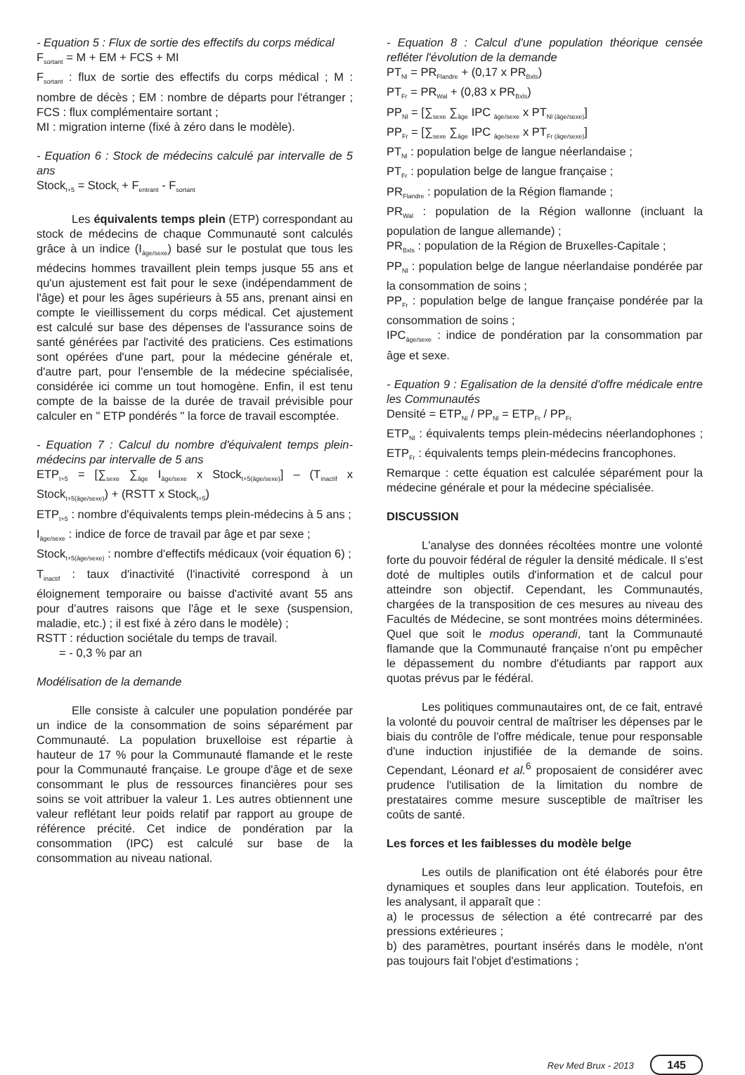- Equation 5 : Flux de sortie des effectifs du corps médical
F<sub>sortant</sub> = M + EM + FCS + MI
F<sub>sortant</sub> : flux de sortie des effectifs du corps médical ; M : nombre de décès ; EM : nombre de départs pour l'étranger ; FCS : flux complémentaire sortant ;
MI : migration interne (fixé à zéro dans le modèle).
- Equation 6 : Stock de médecins calculé par intervalle de 5 ans
Stock<sub>t+5</sub> = Stock<sub>t</sub> + F<sub>entrant</sub> - F<sub>sortant</sub>
Les équivalents temps plein (ETP) correspondant au stock de médecins de chaque Communauté sont calculés grâce à un indice (I<sub>âge/sexe</sub>) basé sur le postulat que tous les médecins hommes travaillent plein temps jusque 55 ans et qu'un ajustement est fait pour le sexe (indépendamment de l'âge) et pour les âges supérieurs à 55 ans, prenant ainsi en compte le vieillissement du corps médical. Cet ajustement est calculé sur base des dépenses de l'assurance soins de santé générées par l'activité des praticiens. Ces estimations sont opérées d'une part, pour la médecine générale et, d'autre part, pour l'ensemble de la médecine spécialisée, considérée ici comme un tout homogène. Enfin, il est tenu compte de la baisse de la durée de travail prévisible pour calculer en " ETP pondérés " la force de travail escomptée.
- Equation 7 : Calcul du nombre d'équivalent temps plein-médecins par intervalle de 5 ans
ETP<sub>t+5</sub> = [∑<sub>sexe</sub> ∑<sub>âge</sub> I<sub>âge/sexe</sub> x Stock<sub>t+5(âge/sexe)</sub>] – (T<sub>inactif</sub> x Stock<sub>t+5(âge/sexe)</sub>) + (RSTT x Stock<sub>t+5</sub>)
ETP<sub>t+5</sub> : nombre d'équivalents temps plein-médecins à 5 ans ;
I<sub>âge/sexe</sub> : indice de force de travail par âge et par sexe ;
Stock<sub>t+5(âge/sexe)</sub> : nombre d'effectifs médicaux (voir équation 6) ;
T<sub>inactif</sub> : taux d'inactivité (l'inactivité correspond à un éloignement temporaire ou baisse d'activité avant 55 ans pour d'autres raisons que l'âge et le sexe (suspension, maladie, etc.) ; il est fixé à zéro dans le modèle) ;
RSTT : réduction sociétale du temps de travail.
= - 0,3 % par an
Modélisation de la demande
Elle consiste à calculer une population pondérée par un indice de la consommation de soins séparément par Communauté. La population bruxelloise est répartie à hauteur de 17 % pour la Communauté flamande et le reste pour la Communauté française. Le groupe d'âge et de sexe consommant le plus de ressources financières pour ses soins se voit attribuer la valeur 1. Les autres obtiennent une valeur reflétant leur poids relatif par rapport au groupe de référence précité. Cet indice de pondération par la consommation (IPC) est calculé sur base de la consommation au niveau national.
- Equation 8 : Calcul d'une population théorique censée refléter l'évolution de la demande
PT<sub>Nl</sub> = PR<sub>Flandre</sub> + (0,17 x PR<sub>Bxls</sub>)
PT<sub>Fr</sub> = PR<sub>Wal</sub> + (0,83 x PR<sub>Bxls</sub>)
PP<sub>Nl</sub> = [∑<sub>sexe</sub> ∑<sub>âge</sub> IPC <sub>âge/sexe</sub> x PT<sub>Nl (âge/sexe)</sub>]
PP<sub>Fr</sub> = [∑<sub>sexe</sub> ∑<sub>âge</sub> IPC <sub>âge/sexe</sub> x PT<sub>Fr (âge/sexe)</sub>]
PT<sub>Nl</sub> : population belge de langue néerlandaise ;
PT<sub>Fr</sub> : population belge de langue française ;
PR<sub>Flandre</sub> : population de la Région flamande ;
PR<sub>Wal</sub> : population de la Région wallonne (incluant la population de langue allemande) ;
PR<sub>Bxls</sub> : population de la Région de Bruxelles-Capitale ;
PP<sub>Nl</sub> : population belge de langue néerlandaise pondérée par la consommation de soins ;
PP<sub>Fr</sub> : population belge de langue française pondérée par la consommation de soins ;
IPC<sub>âge/sexe</sub> : indice de pondération par la consommation par âge et sexe.
- Equation 9 : Egalisation de la densité d'offre médicale entre les Communautés
Densité = ETP<sub>Nl</sub> / PP<sub>Nl</sub> = ETP<sub>Fr</sub> / PP<sub>Fr</sub>
ETP<sub>Nl</sub> : équivalents temps plein-médecins néerlandophones ; ETP<sub>Fr</sub> : équivalents temps plein-médecins francophones.
Remarque : cette équation est calculée séparément pour la médecine générale et pour la médecine spécialisée.
DISCUSSION
L'analyse des données récoltées montre une volonté forte du pouvoir fédéral de réguler la densité médicale. Il s'est doté de multiples outils d'information et de calcul pour atteindre son objectif. Cependant, les Communautés, chargées de la transposition de ces mesures au niveau des Facultés de Médecine, se sont montrées moins déterminées. Quel que soit le modus operandi, tant la Communauté flamande que la Communauté française n'ont pu empêcher le dépassement du nombre d'étudiants par rapport aux quotas prévus par le fédéral.
Les politiques communautaires ont, de ce fait, entravé la volonté du pouvoir central de maîtriser les dépenses par le biais du contrôle de l'offre médicale, tenue pour responsable d'une induction injustifiée de la demande de soins. Cependant, Léonard et al.<sup>6</sup> proposaient de considérer avec prudence l'utilisation de la limitation du nombre de prestataires comme mesure susceptible de maîtriser les coûts de santé.
Les forces et les faiblesses du modèle belge
Les outils de planification ont été élaborés pour être dynamiques et souples dans leur application. Toutefois, en les analysant, il apparaît que :
a) le processus de sélection a été contrecarré par des pressions extérieures ;
b) des paramètres, pourtant insérés dans le modèle, n'ont pas toujours fait l'objet d'estimations ;
Rev Med Brux - 2013 145